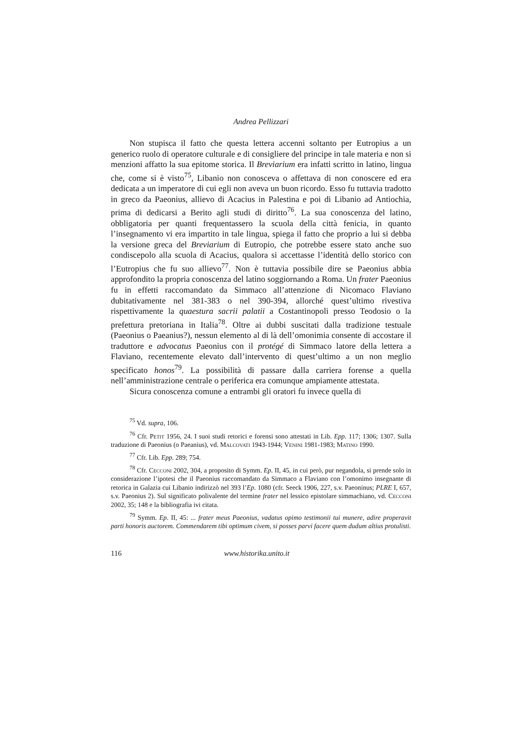Andrea Pellizzari
Non stupisca il fatto che questa lettera accenni soltanto per Eutropius a un generico ruolo di operatore culturale e di consigliere del principe in tale materia e non si menzioni affatto la sua epitome storica. Il Breviarium era infatti scritto in latino, lingua che, come si è visto<sup>75</sup>, Libanio non conosceva o affettava di non conoscere ed era dedicata a un imperatore di cui egli non aveva un buon ricordo. Esso fu tuttavia tradotto in greco da Paeonius, allievo di Acacius in Palestina e poi di Libanio ad Antiochia, prima di dedicarsi a Berito agli studi di diritto<sup>76</sup>. La sua conoscenza del latino, obbligatoria per quanti frequentassero la scuola della città fenicia, in quanto l’insegnamento vi era impartito in tale lingua, spiega il fatto che proprio a lui si debba la versione greca del Breviarium di Eutropio, che potrebbe essere stato anche suo condiscepolo alla scuola di Acacius, qualora si accettasse l’identità dello storico con l’Eutropius che fu suo allievo<sup>77</sup>. Non è tuttavia possibile dire se Paeonius abbia approfondito la propria conoscenza del latino soggiornando a Roma. Un frater Paeonius fu in effetti raccomandato da Simmaco all’attenzione di Nicomaco Flaviano dubitativamente nel 381-383 o nel 390-394, allorché quest’ultimo rivestiva rispettivamente la quaestura sacrii palatii a Costantinopoli presso Teodosio o la prefettura pretoriana in Italia<sup>78</sup>. Oltre ai dubbi suscitati dalla tradizione testuale (Paeonius o Paeanius?), nessun elemento al di là dell’omonimia consente di accostare il traduttore e advocatus Paeonius con il protégé di Simmaco latore della lettera a Flaviano, recentemente elevato dall’intervento di quest’ultimo a un non meglio specificato honos<sup>79</sup>. La possibilità di passare dalla carriera forense a quella nell’amministrazione centrale o periferica era comunque ampiamente attestata.
Sicura conoscenza comune a entrambi gli oratori fu invece quella di
<sup>75</sup> Vd. supra, 106.
<sup>76</sup> Cfr. Petit 1956, 24. I suoi studi retorici e forensi sono attestati in Lib. Epp. 117; 1306; 1307. Sulla traduzione di Paeonius (o Paeanius), vd. Malcovati 1943-1944; Venini 1981-1983; Matino 1990.
<sup>77</sup> Cfr. Lib. Epp. 289; 754.
<sup>78</sup> Cfr. Cecconi 2002, 304, a proposito di Symm. Ep. II, 45, in cui però, pur negandola, si prende solo in considerazione l’ipotesi che il Paeonius raccomandato da Simmaco a Flaviano con l’omonimo insegnante di retorica in Galazia cui Libanio indirizzò nel 393 l’Ep. 1080 (cfr. Seeck 1906, 227, s.v. Paeoninus; PLRE I, 657, s.v. Paeonius 2). Sul significato polivalente del termine frater nel lessico epistolare simmachiano, vd. Cecconi 2002, 35; 148 e la bibliografia ivi citata.
<sup>79</sup> Symm. Ep. II, 45: ... frater meus Paeonius, vadatus opimo testimonii tui munere, adire properavit parti honoris auctorem. Commendarem tibi optimum civem, si posses parvi facere quem dudum altius protulisti.
116 www.historika.unito.it